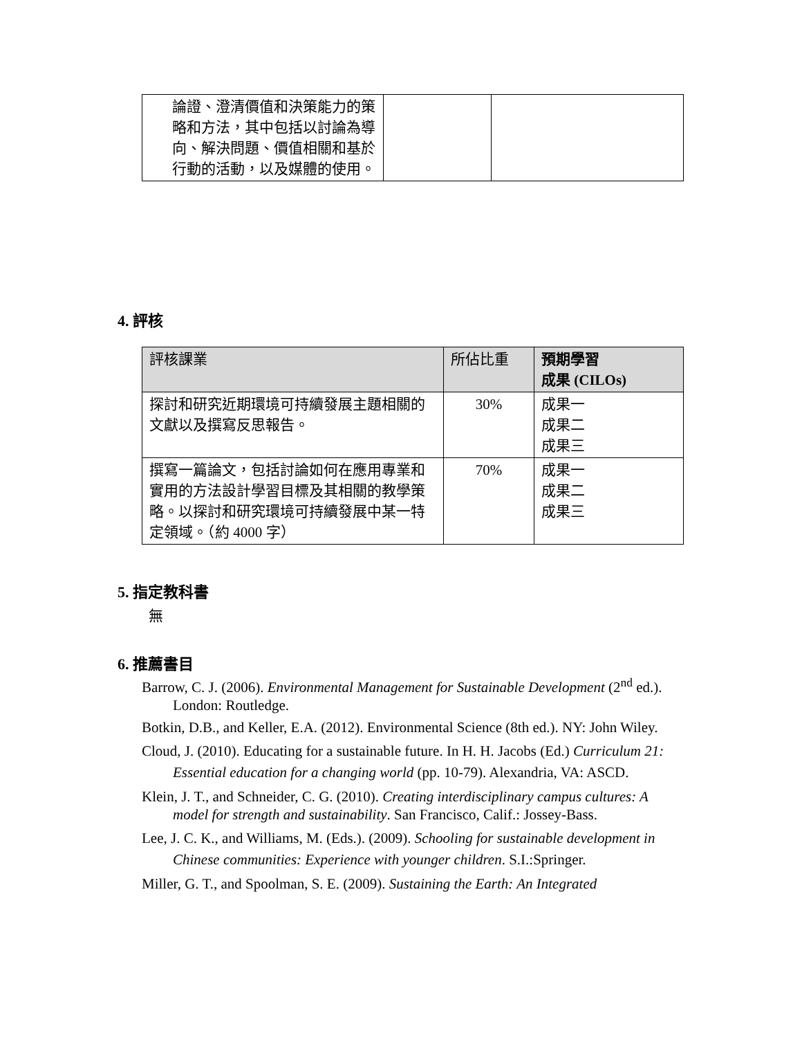| 論證、澄清價值和決策能力的策略和方法，其中包括以討論為導向、解決問題、價值相關和基於行動的活動，以及媒體的使用。 | | |
4. 評核
| 評核課業 | 所佔比重 | 預期學習 成果 (CILOs) |
| --- | --- | --- |
| 探討和研究近期環境可持續發展主題相關的文獻以及撰寫反思報告。 | 30% | 成果一 成果二 成果三 |
| 撰寫一篇論文，包括討論如何在應用專業和實用的方法設計學習目標及其相關的教學策略。以探討和研究環境可持續發展中某一特定領域。（約 4000 字） | 70% | 成果一 成果二 成果三 |
5. 指定教科書
無
6. 推薦書目
Barrow, C. J. (2006). Environmental Management for Sustainable Development (2<sup>nd</sup> ed.). London: Routledge.
Botkin, D.B., and Keller, E.A. (2012). Environmental Science (8th ed.). NY: John Wiley.
Cloud, J. (2010). Educating for a sustainable future. In H. H. Jacobs (Ed.) Curriculum 21: Essential education for a changing world (pp. 10-79). Alexandria, VA: ASCD.
Klein, J. T., and Schneider, C. G. (2010). Creating interdisciplinary campus cultures: A model for strength and sustainability. San Francisco, Calif.: Jossey-Bass.
Lee, J. C. K., and Williams, M. (Eds.). (2009). Schooling for sustainable development in Chinese communities: Experience with younger children. S.I.:Springer.
Miller, G. T., and Spoolman, S. E. (2009). Sustaining the Earth: An Integrated